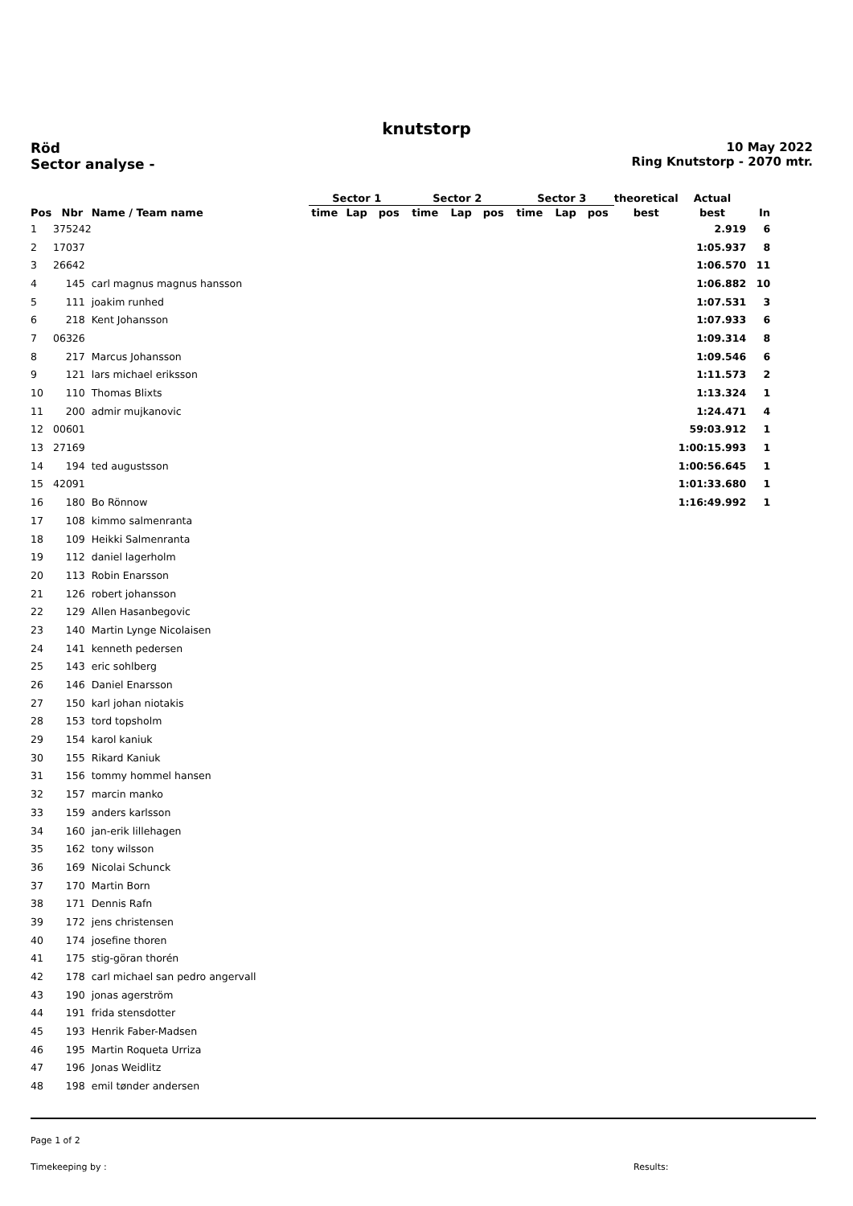knutstorp
Röd
Sector analyse -
10 May 2022
Ring Knutstorp - 2070 mtr.
| | | | Sector 1 | | | Sector 2 | | | Sector 3 | | | theoretical | Actual | |
| --- | --- | --- | --- | --- | --- | --- | --- | --- | --- | --- | --- | --- | --- | --- |
| Pos | Nbr | Name / Team name | time | Lap | pos | time | Lap | pos | time | Lap | pos | best | best | In |
| 1 | 375242 | | | | | | | | | | | | 2.919 | 6 |
| 2 | 17037 | | | | | | | | | | | | 1:05.937 | 8 |
| 3 | 26642 | | | | | | | | | | | | 1:06.570 | 11 |
| 4 | 145 | carl magnus magnus hansson | | | | | | | | | | | 1:06.882 | 10 |
| 5 | 111 | joakim runhed | | | | | | | | | | | 1:07.531 | 3 |
| 6 | 218 | Kent Johansson | | | | | | | | | | | 1:07.933 | 6 |
| 7 | 06326 | | | | | | | | | | | | 1:09.314 | 8 |
| 8 | 217 | Marcus Johansson | | | | | | | | | | | 1:09.546 | 6 |
| 9 | 121 | lars michael eriksson | | | | | | | | | | | 1:11.573 | 2 |
| 10 | 110 | Thomas Blixts | | | | | | | | | | | 1:13.324 | 1 |
| 11 | 200 | admir mujkanovic | | | | | | | | | | | 1:24.471 | 4 |
| 12 | 00601 | | | | | | | | | | | | 59:03.912 | 1 |
| 13 | 27169 | | | | | | | | | | | | 1:00:15.993 | 1 |
| 14 | 194 | ted augustsson | | | | | | | | | | | 1:00:56.645 | 1 |
| 15 | 42091 | | | | | | | | | | | | 1:01:33.680 | 1 |
| 16 | 180 | Bo Rönnow | | | | | | | | | | | 1:16:49.992 | 1 |
| 17 | 108 | kimmo salmenranta | | | | | | | | | | | | |
| 18 | 109 | Heikki Salmenranta | | | | | | | | | | | | |
| 19 | 112 | daniel lagerholm | | | | | | | | | | | | |
| 20 | 113 | Robin Enarsson | | | | | | | | | | | | |
| 21 | 126 | robert johansson | | | | | | | | | | | | |
| 22 | 129 | Allen Hasanbegovic | | | | | | | | | | | | |
| 23 | 140 | Martin Lynge Nicolaisen | | | | | | | | | | | | |
| 24 | 141 | kenneth pedersen | | | | | | | | | | | | |
| 25 | 143 | eric sohlberg | | | | | | | | | | | | |
| 26 | 146 | Daniel Enarsson | | | | | | | | | | | | |
| 27 | 150 | karl johan niotakis | | | | | | | | | | | | |
| 28 | 153 | tord topsholm | | | | | | | | | | | | |
| 29 | 154 | karol kaniuk | | | | | | | | | | | | |
| 30 | 155 | Rikard Kaniuk | | | | | | | | | | | | |
| 31 | 156 | tommy hommel hansen | | | | | | | | | | | | |
| 32 | 157 | marcin manko | | | | | | | | | | | | |
| 33 | 159 | anders karlsson | | | | | | | | | | | | |
| 34 | 160 | jan-erik lillehagen | | | | | | | | | | | | |
| 35 | 162 | tony wilsson | | | | | | | | | | | | |
| 36 | 169 | Nicolai Schunck | | | | | | | | | | | | |
| 37 | 170 | Martin Born | | | | | | | | | | | | |
| 38 | 171 | Dennis Rafn | | | | | | | | | | | | |
| 39 | 172 | jens christensen | | | | | | | | | | | | |
| 40 | 174 | josefine thoren | | | | | | | | | | | | |
| 41 | 175 | stig-göran thorén | | | | | | | | | | | | |
| 42 | 178 | carl michael san pedro angervall | | | | | | | | | | | | |
| 43 | 190 | jonas agerström | | | | | | | | | | | | |
| 44 | 191 | frida stensdotter | | | | | | | | | | | | |
| 45 | 193 | Henrik Faber-Madsen | | | | | | | | | | | | |
| 46 | 195 | Martin Roqueta Urriza | | | | | | | | | | | | |
| 47 | 196 | Jonas Weidlitz | | | | | | | | | | | | |
| 48 | 198 | emil tønder andersen | | | | | | | | | | | | |
Page 1 of 2
Timekeeping by : Results: